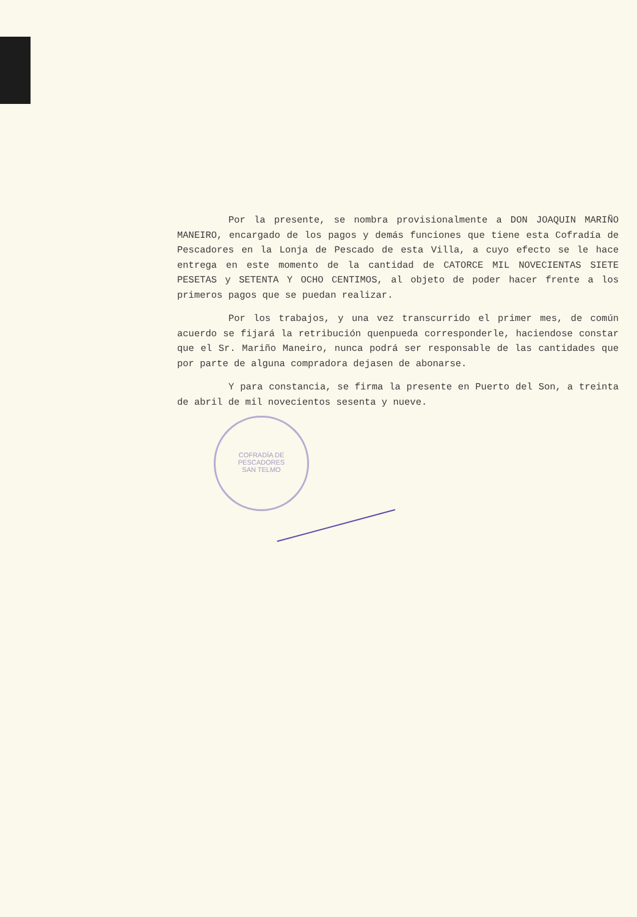COFRADÍA DE PESCADORES
SAN TELMO
Por la presente, se nombra provisionalmente a DON JOAQUIN MARIÑO MANEIRO, encargado de los pagos y demás funciones que tiene esta Cofradía de Pescadores en la Lonja de Pescado de esta Villa, a cuyo efecto se le hace entrega en este momento de la cantidad de CATORCE MIL NOVECIENTAS SIETE PESETAS y SETENTA Y OCHO CENTIMOS, al objeto de poder hacer frente a los primeros pagos que se puedan realizar.
Por los trabajos, y una vez transcurrido el primer mes, de común acuerdo se fijará la retribución quenpueda corresponderle, haciendose constar que el Sr. Mariño Maneiro, nunca podrá ser responsable de las cantidades que por parte de alguna compradora dejasen de abonarse.
Y para constancia, se firma la presente en Puerto del Son, a treinta de abril de mil novecientos sesenta y nueve.